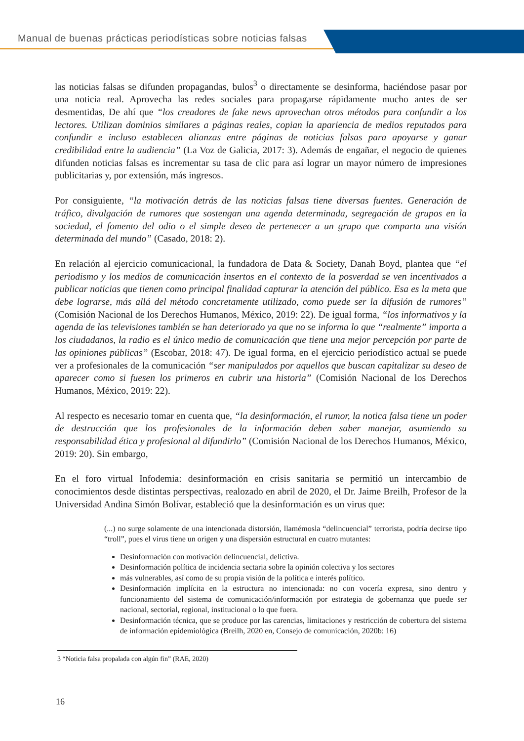Manual de buenas prácticas periodísticas sobre noticias falsas
las noticias falsas se difunden propagandas, bulos<sup>3</sup> o directamente se desinforma, haciéndose pasar por una noticia real. Aprovecha las redes sociales para propagarse rápidamente mucho antes de ser desmentidas, De ahí que “los creadores de fake news aprovechan otros métodos para confundir a los lectores. Utilizan dominios similares a páginas reales, copian la apariencia de medios reputados para confundir e incluso establecen alianzas entre páginas de noticias falsas para apoyarse y ganar credibilidad entre la audiencia” (La Voz de Galicia, 2017: 3). Además de engañar, el negocio de quienes difunden noticias falsas es incrementar su tasa de clic para así lograr un mayor número de impresiones publicitarias y, por extensión, más ingresos.
Por consiguiente, “la motivación detrás de las noticias falsas tiene diversas fuentes. Generación de tráfico, divulgación de rumores que sostengan una agenda determinada, segregación de grupos en la sociedad, el fomento del odio o el simple deseo de pertenecer a un grupo que comparta una visión determinada del mundo” (Casado, 2018: 2).
En relación al ejercicio comunicacional, la fundadora de Data & Society, Danah Boyd, plantea que “el periodismo y los medios de comunicación insertos en el contexto de la posverdad se ven incentivados a publicar noticias que tienen como principal finalidad capturar la atención del público. Esa es la meta que debe lograrse, más allá del método concretamente utilizado, como puede ser la difusión de rumores” (Comisión Nacional de los Derechos Humanos, México, 2019: 22). De igual forma, “los informativos y la agenda de las televisiones también se han deteriorado ya que no se informa lo que “realmente” importa a los ciudadanos, la radio es el único medio de comunicación que tiene una mejor percepción por parte de las opiniones públicas” (Escobar, 2018: 47). De igual forma, en el ejercicio periodístico actual se puede ver a profesionales de la comunicación “ser manipulados por aquellos que buscan capitalizar su deseo de aparecer como si fuesen los primeros en cubrir una historia” (Comisión Nacional de los Derechos Humanos, México, 2019: 22).
Al respecto es necesario tomar en cuenta que, “la desinformación, el rumor, la notica falsa tiene un poder de destrucción que los profesionales de la información deben saber manejar, asumiendo su responsabilidad ética y profesional al difundirlo” (Comisión Nacional de los Derechos Humanos, México, 2019: 20). Sin embargo,
En el foro virtual Infodemia: desinformación en crisis sanitaria se permitió un intercambio de conocimientos desde distintas perspectivas, realozado en abril de 2020, el Dr. Jaime Breilh, Profesor de la Universidad Andina Simón Bolívar, estableció que la desinformación es un virus que:
(...) no surge solamente de una intencionada distorsión, llamémosla “delincuencial” terrorista, podría decirse tipo “troll”, pues el virus tiene un origen y una dispersión estructural en cuatro mutantes:
Desinformación con motivación delincuencial, delictiva.
Desinformación política de incidencia sectaria sobre la opinión colectiva y los sectores
más vulnerables, así como de su propia visión de la política e interés político.
Desinformación implícita en la estructura no intencionada: no con vocería expresa, sino dentro y funcionamiento del sistema de comunicación/información por estrategia de gobernanza que puede ser nacional, sectorial, regional, institucional o lo que fuera.
Desinformación técnica, que se produce por las carencias, limitaciones y restricción de cobertura del sistema de información epidemiológica (Breilh, 2020 en, Consejo de comunicación, 2020b: 16)
3 “Noticia falsa propalada con algún fin” (RAE, 2020)
16